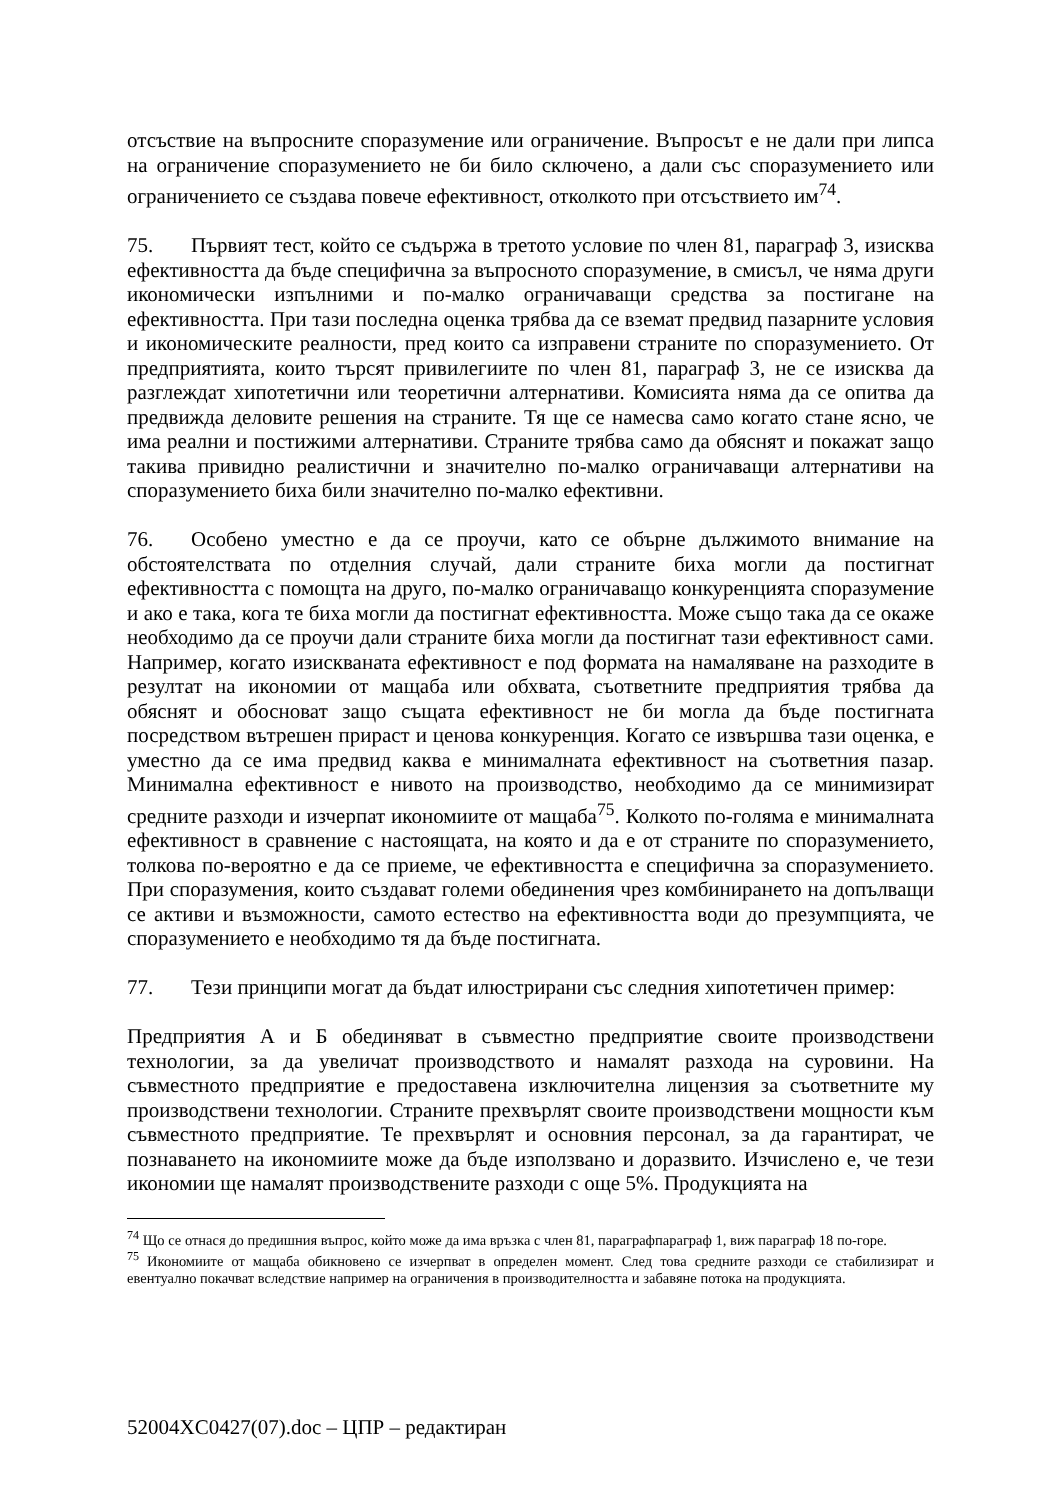отсъствие на въпросните споразумение или ограничение. Въпросът е не дали при липса на ограничение споразумението не би било сключено, а дали със споразумението или ограничението се създава повече ефективност, отколкото при отсъствието им<sup>74</sup>.
75. Първият тест, който се съдържа в третото условие по член 81, параграф 3, изисква ефективността да бъде специфична за въпросното споразумение, в смисъл, че няма други икономически изпълними и по-малко ограничаващи средства за постигане на ефективността. При тази последна оценка трябва да се вземат предвид пазарните условия и икономическите реалности, пред които са изправени страните по споразумението. От предприятията, които търсят привилегиите по член 81, параграф 3, не се изисква да разглеждат хипотетични или теоретични алтернативи. Комисията няма да се опитва да предвижда деловите решения на страните. Тя ще се намесва само когато стане ясно, че има реални и постижими алтернативи. Страните трябва само да обяснят и покажат защо такива привидно реалистични и значително по-малко ограничаващи алтернативи на споразумението биха били значително по-малко ефективни.
76. Особено уместно е да се проучи, като се обърне дължимото внимание на обстоятелствата по отделния случай, дали страните биха могли да постигнат ефективността с помощта на друго, по-малко ограничаващо конкуренцията споразумение и ако е така, кога те биха могли да постигнат ефективността. Може също така да се окаже необходимо да се проучи дали страните биха могли да постигнат тази ефективност сами. Например, когато изискваната ефективност е под формата на намаляване на разходите в резултат на икономии от мащаба или обхвата, съответните предприятия трябва да обяснят и обосноват защо същата ефективност не би могла да бъде постигната посредством вътрешен прираст и ценова конкуренция. Когато се извършва тази оценка, е уместно да се има предвид каква е минималната ефективност на съответния пазар. Минимална ефективност е нивото на производство, необходимо да се минимизират средните разходи и изчерпат икономиите от мащаба<sup>75</sup>. Колкото по-голяма е минималната ефективност в сравнение с настоящата, на която и да е от страните по споразумението, толкова по-вероятно е да се приеме, че ефективността е специфична за споразумението. При споразумения, които създават големи обединения чрез комбинирането на допълващи се активи и възможности, самото естество на ефективността води до презумпцията, че споразумението е необходимо тя да бъде постигната.
77. Тези принципи могат да бъдат илюстрирани със следния хипотетичен пример:
Предприятия А и Б обединяват в съвместно предприятие своите производствени технологии, за да увеличат производството и намалят разхода на суровини. На съвместното предприятие е предоставена изключителна лицензия за съответните му производствени технологии. Страните прехвърлят своите производствени мощности към съвместното предприятие. Те прехвърлят и основния персонал, за да гарантират, че познаването на икономиите може да бъде използвано и доразвито. Изчислено е, че тези икономии ще намалят производствените разходи с още 5%. Продукцията на
<sup>74</sup> Що се отнася до предишния въпрос, който може да има връзка с член 81, параграфпараграф 1, виж параграф 18 по-горе.
<sup>75</sup> Икономиите от мащаба обикновено се изчерпват в определен момент. След това средните разходи се стабилизират и евентуално покачват вследствие например на ограничения в производителността и забавяне потока на продукцията.
52004XC0427(07).doc – ЦПР – редактиран